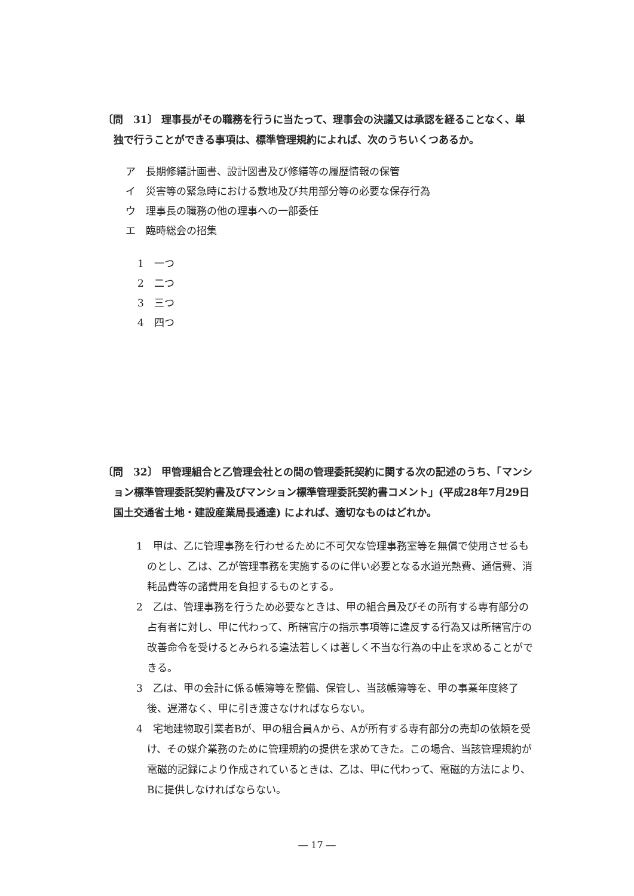〔問　31〕 理事長がその職務を行うに当たって、理事会の決議又は承認を経ることなく、単独で行うことができる事項は、標準管理規約によれば、次のうちいくつあるか。
ア　長期修繕計画書、設計図書及び修繕等の履歴情報の保管
イ　災害等の緊急時における敷地及び共用部分等の必要な保存行為
ウ　理事長の職務の他の理事への一部委任
エ　臨時総会の招集
1　一つ
2　二つ
3　三つ
4　四つ
〔問　32〕 甲管理組合と乙管理会社との間の管理委託契約に関する次の記述のうち、「マンション標準管理委託契約書及びマンション標準管理委託契約書コメント」(平成28年7月29日国土交通省土地・建設産業局長通達) によれば、適切なものはどれか。
1　甲は、乙に管理事務を行わせるために不可欠な管理事務室等を無償で使用させるものとし、乙は、乙が管理事務を実施するのに伴い必要となる水道光熱費、通信費、消耗品費等の諸費用を負担するものとする。
2　乙は、管理事務を行うため必要なときは、甲の組合員及びその所有する専有部分の占有者に対し、甲に代わって、所轄官庁の指示事項等に違反する行為又は所轄官庁の改善命令を受けるとみられる違法若しくは著しく不当な行為の中止を求めることができる。
3　乙は、甲の会計に係る帳簿等を整備、保管し、当該帳簿等を、甲の事業年度終了後、遅滞なく、甲に引き渡さなければならない。
4　宅地建物取引業者Bが、甲の組合員Aから、Aが所有する専有部分の売却の依頼を受け、その媒介業務のために管理規約の提供を求めてきた。この場合、当該管理規約が電磁的記録により作成されているときは、乙は、甲に代わって、電磁的方法により、Bに提供しなければならない。
― 17 ―